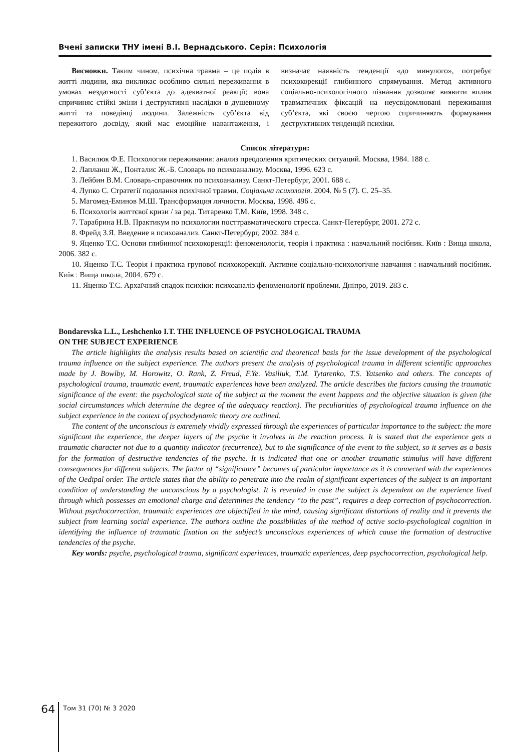Вчені записки ТНУ імені В.І. Вернадського. Серія: Психологія
Висновки. Таким чином, психічна травма – це подія в житті людини, яка викликає особливо сильні переживання в умовах нездатності суб’єкта до адекватної реакції; вона спричиняє стійкі зміни і деструктивні наслідки в душевному житті та поведінці людини. Залежність суб’єкта від пережитого досвіду, який має емоційне навантаження, і визначає наявність тенденції «до минулого», потребує психокорекції глибинного спрямування. Метод активного соціально-психологічного пізнання дозволяє виявити вплив травматичних фіксацій на неусвідомлювані переживання суб’єкта, які своєю чергою спричиняють формування деструктивних тенденцій психіки.
Список літератури:
1. Василюк Ф.Е. Психология переживания: анализ преодоления критических ситуаций. Москва, 1984. 188 с.
2. Лапланш Ж., Понталис Ж.-Б. Словарь по психоанализу. Москва, 1996. 623 с.
3. Лейбин В.М. Словарь-справочник по психоанализу. Санкт-Петербург, 2001. 688 с.
4. Лупко С. Стратегії подолання психічної травми. Соціальна психологія. 2004. № 5 (7). С. 25–35.
5. Магомед-Еминов М.Ш. Трансформация личности. Москва, 1998. 496 с.
6. Психологія життєвої кризи / за ред. Титаренко Т.М. Київ, 1998. 348 с.
7. Тарабрина Н.В. Практикум по психологии посттравматического стресса. Санкт-Петербург, 2001. 272 с.
8. Фрейд З.Я. Введение в психоанализ. Санкт-Петербург, 2002. 384 с.
9. Яценко Т.С. Основи глибинної психокорекції: феноменологія, теорія і практика : навчальний посібник. Київ : Вища школа, 2006. 382 с.
10. Яценко Т.С. Теорія і практика групової психокорекції. Активне соціально-психологічне навчання : навчальний посібник. Київ : Вища школа, 2004. 679 с.
11. Яценко Т.С. Архаїчний спадок психіки: психоаналіз феноменології проблеми. Дніпро, 2019. 283 с.
Bondarevska L.L., Leshchenko I.T. THE INFLUENCE OF PSYCHOLOGICAL TRAUMA
ON THE SUBJECT EXPERIENCE
The article highlights the analysis results based on scientific and theoretical basis for the issue development of the psychological trauma influence on the subject experience. The authors present the analysis of psychological trauma in different scientific approaches made by J. Bowlby, M. Horowitz, O. Rank, Z. Freud, F.Ye. Vasiliuk, T.M. Tytarenko, T.S. Yatsenko and others. The concepts of psychological trauma, traumatic event, traumatic experiences have been analyzed. The article describes the factors causing the traumatic significance of the event: the psychological state of the subject at the moment the event happens and the objective situation is given (the social circumstances which determine the degree of the adequacy reaction). The peculiarities of psychological trauma influence on the subject experience in the context of psychodynamic theory are outlined.
The content of the unconscious is extremely vividly expressed through the experiences of particular importance to the subject: the more significant the experience, the deeper layers of the psyche it involves in the reaction process. It is stated that the experience gets a traumatic character not due to a quantity indicator (recurrence), but to the significance of the event to the subject, so it serves as a basis for the formation of destructive tendencies of the psyche. It is indicated that one or another traumatic stimulus will have different consequences for different subjects. The factor of “significance” becomes of particular importance as it is connected with the experiences of the Oedipal order. The article states that the ability to penetrate into the realm of significant experiences of the subject is an important condition of understanding the unconscious by a psychologist. It is revealed in case the subject is dependent on the experience lived through which possesses an emotional charge and determines the tendency “to the past”, requires a deep correction of psychocorrection. Without psychocorrection, traumatic experiences are objectified in the mind, causing significant distortions of reality and it prevents the subject from learning social experience. The authors outline the possibilities of the method of active socio-psychological cognition in identifying the influence of traumatic fixation on the subject’s unconscious experiences of which cause the formation of destructive tendencies of the psyche.
Key words: psyche, psychological trauma, significant experiences, traumatic experiences, deep psychocorrection, psychological help.
64
Том 31 (70) № 3 2020